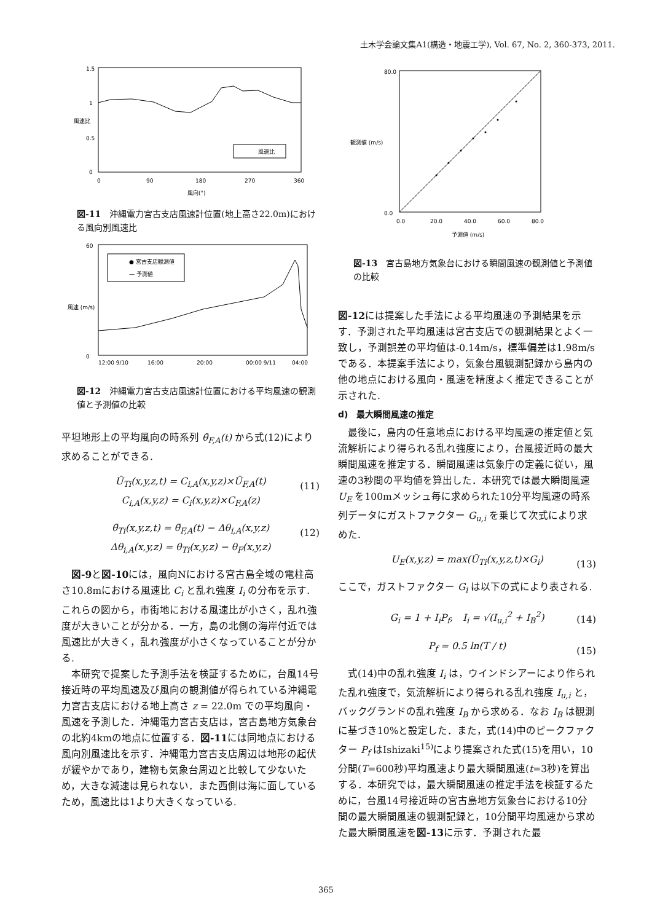土木学会論文集A1(構造・地震工学), Vol. 67, No. 2, 360-373, 2011.
1.5
1
0.5
0
0
90
180
270
360
風向(°)
風速比
風速比
図-11　沖縄電力宮古支店風速計位置(地上高さ22.0m)における風向別風速比
0
60
12:00 9/10
16:00
20:00
00:00 9/11
04:00
風速 (m/s)
● 宮古支店観測値
— 予測値
図-12　沖縄電力宮古支店風速計位置における平均風速の観測値と予測値の比較
平坦地形上の平均風向の時系列 θ̄<sub>F,A</sub>(t) から式(12)により求めることができる.
Ū<sub>Ti</sub>(x,y,z,t) = C<sub>i,A</sub>(x,y,z)×Ū<sub>F,A</sub>(t)
C<sub>i,A</sub>(x,y,z) = C<sub>i</sub>(x,y,z)×C<sub>F,A</sub>(z)
(11)
θ̄<sub>Ti</sub>(x,y,z,t) = θ̄<sub>F,A</sub>(t) − Δθ<sub>i,A</sub>(x,y,z)
Δθ<sub>i,A</sub>(x,y,z) = θ<sub>Ti</sub>(x,y,z) − θ<sub>F</sub>(x,y,z)
(12)
　図-9と図-10には，風向Nにおける宮古島全域の電柱高さ10.8mにおける風速比 C<sub>i</sub> と乱れ強度 I<sub>i</sub> の分布を示す.これらの図から，市街地における風速比が小さく，乱れ強度が大きいことが分かる．一方，島の北側の海岸付近では風速比が大きく，乱れ強度が小さくなっていることが分かる.
　本研究で提案した予測手法を検証するために，台風14号接近時の平均風速及び風向の観測値が得られている沖縄電力宮古支店における地上高さ z = 22.0m での平均風向・風速を予測した．沖縄電力宮古支店は，宮古島地方気象台の北約4kmの地点に位置する．図-11には同地点における風向別風速比を示す．沖縄電力宮古支店周辺は地形の起伏が緩やかであり，建物も気象台周辺と比較して少ないため，大きな減速は見られない．また西側は海に面しているため，風速比は1より大きくなっている.
80.0
0.0
0.0
20.0
40.0
60.0
80.0
予測値 (m/s)
観測値 (m/s)
図-13　宮古島地方気象台における瞬間風速の観測値と予測値の比較
図-12には提案した手法による平均風速の予測結果を示す．予測された平均風速は宮古支店での観測結果とよく一致し，予測誤差の平均値は-0.14m/s，標準偏差は1.98m/sである．本提案手法により，気象台風観測記録から島内の他の地点における風向・風速を精度よく推定できることが示された.
d)　最大瞬間風速の推定
　最後に，島内の任意地点における平均風速の推定値と気流解析により得られる乱れ強度により，台風接近時の最大瞬間風速を推定する．瞬間風速は気象庁の定義に従い，風速の3秒間の平均値を算出した．本研究では最大瞬間風速 U<sub>E</sub> を100mメッシュ毎に求められた10分平均風速の時系列データにガストファクター G<sub>u,i</sub> を乗じて次式により求めた.
U<sub>E</sub>(x,y,z) = max(Ū<sub>Ti</sub>(x,y,z,t)×G<sub>i</sub>) (13)
ここで，ガストファクター G<sub>i</sub> は以下の式により表される.
G<sub>i</sub> = 1 + I<sub>i</sub>P<sub>f</sub>,　I<sub>i</sub> = √(I<sub>u,i</sub><sup>2</sup> + I<sub>B</sub><sup>2</sup>) (14)
P<sub>f</sub> = 0.5 ln(T / t) (15)
　式(14)中の乱れ強度 I<sub>i</sub> は，ウインドシアーにより作られた乱れ強度で，気流解析により得られる乱れ強度 I<sub>u,i</sub> と，バックグランドの乱れ強度 I<sub>B</sub> から求める．なお I<sub>B</sub> は観測に基づき10%と設定した．また，式(14)中のピークファクター P<sub>f</sub> はIshizaki<sup>15)</sup>により提案された式(15)を用い，10分間(T=600秒)平均風速より最大瞬間風速(t=3秒)を算出する．本研究では，最大瞬間風速の推定手法を検証するために，台風14号接近時の宮古島地方気象台における10分間の最大瞬間風速の観測記録と，10分間平均風速から求めた最大瞬間風速を図-13に示す．予測された最
365